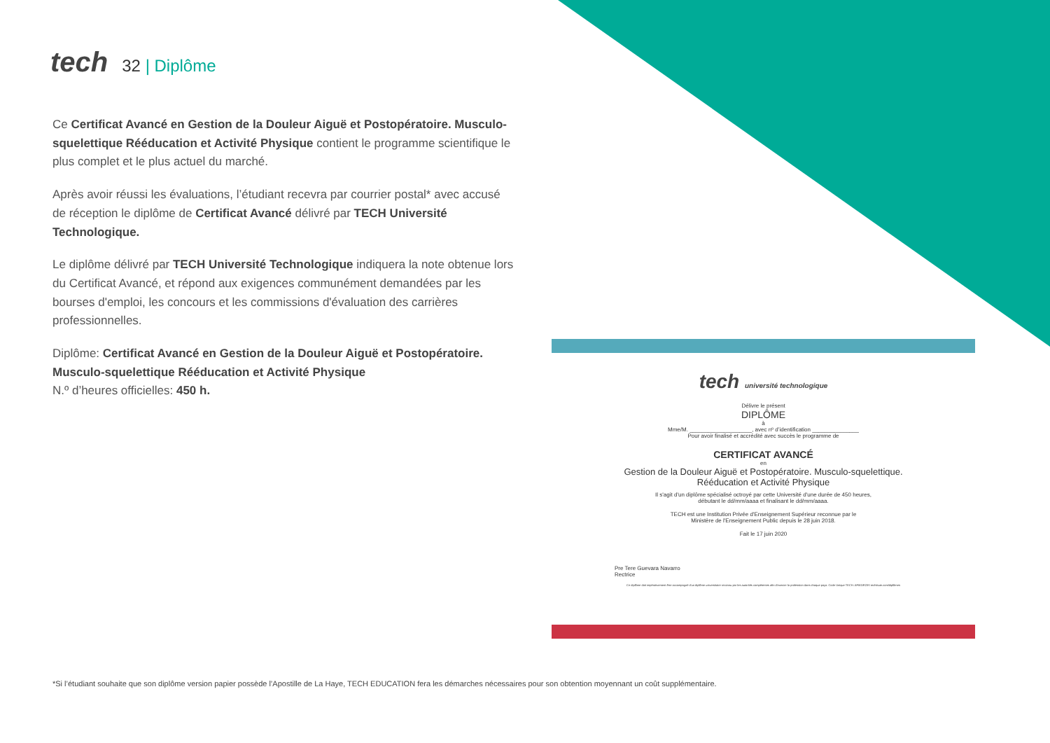tech
32 | Diplôme
Ce Certificat Avancé en Gestion de la Douleur Aiguë et Postopératoire. Musculo-squelettique Rééducation et Activité Physique contient le programme scientifique le plus complet et le plus actuel du marché.
Après avoir réussi les évaluations, l’étudiant recevra par courrier postal* avec accusé de réception le diplôme de Certificat Avancé délivré par TECH Université Technologique.
Le diplôme délivré par TECH Université Technologique indiquera la note obtenue lors du Certificat Avancé, et répond aux exigences communément demandées par les bourses d'emploi, les concours et les commissions d'évaluation des carrières professionnelles.
Diplôme: Certificat Avancé en Gestion de la Douleur Aiguë et Postopératoire. Musculo-squelettique Rééducation et Activité Physique
N.º d’heures officielles: 450 h.
tech université technologique
Délivre le présent
DIPLÔME
à
Mme/M. ____________________, avec nº d’identification _______________
Pour avoir finalisé et accrédité avec succès le programme de
CERTIFICAT AVANCÉ
en
Gestion de la Douleur Aiguë et Postopératoire. Musculo-squelettique.
Rééducation et Activité Physique
Il s'agit d'un diplôme spécialisé octroyé par cette Université d'une durée de 450 heures,
débutant le dd/mm/aaaa et finalisant le dd/mm/aaaa.
TECH est une Institution Privée d'Enseignement Supérieur reconnue par le
Ministère de l'Enseignement Public depuis le 28 juin 2018.
Fait le 17 juin 2020
Pre Tere Guevara Navarro
Rectrice
Ce diplôme doit impérativement être accompagné d'un diplôme universitaire reconnu par les autorités compétentes afin d'exercer la profession dans chaque pays. Code Unique TECH: AFWOR23S techtitute.com/diplômes
*Si l’étudiant souhaite que son diplôme version papier possède l’Apostille de La Haye, TECH EDUCATION fera les démarches nécessaires pour son obtention moyennant un coût supplémentaire.